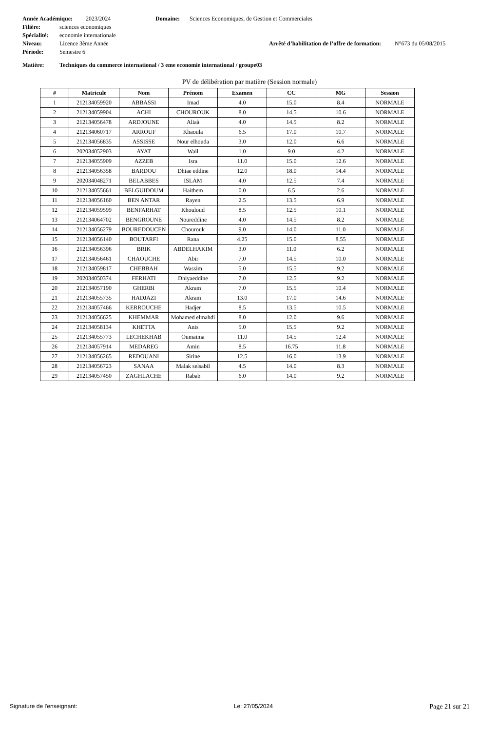Année Académique: 2023/2024 Domaine: Sciences Economiques, de Gestion et Commerciales
Filière: sciences economiques
Spécialité: economie internationale
Niveau: Licence 3ème Année Arrêté d’habilitation de l’offre de formation: N°673 du 05/08/2015
Période: Semestre 6
Matière: Techniques du commerce international / 3 eme economie international / groupe03
PV de délibération par matière (Session normale)
| # | Matricule | Nom | Prénom | Examen | CC | MG | Session |
| --- | --- | --- | --- | --- | --- | --- | --- |
| 1 | 212134059920 | ABBASSI | Imad | 4.0 | 15.0 | 8.4 | NORMALE |
| 2 | 212134059904 | ACHI | CHOUROUK | 8.0 | 14.5 | 10.6 | NORMALE |
| 3 | 212134056478 | ARDJOUNE | Aliaà | 4.0 | 14.5 | 8.2 | NORMALE |
| 4 | 212134060717 | ARROUF | Khaoula | 6.5 | 17.0 | 10.7 | NORMALE |
| 5 | 212134056835 | ASSISSE | Nour elhouda | 3.0 | 12.0 | 6.6 | NORMALE |
| 6 | 202034052903 | AYAT | Wail | 1.0 | 9.0 | 4.2 | NORMALE |
| 7 | 212134055909 | AZZEB | Isra | 11.0 | 15.0 | 12.6 | NORMALE |
| 8 | 212134056358 | BARDOU | Dhiae eddine | 12.0 | 18.0 | 14.4 | NORMALE |
| 9 | 202034048271 | BELABBES | ISLAM | 4.0 | 12.5 | 7.4 | NORMALE |
| 10 | 212134055661 | BELGUIDOUM | Haithem | 0.0 | 6.5 | 2.6 | NORMALE |
| 11 | 212134056160 | BEN ANTAR | Rayen | 2.5 | 13.5 | 6.9 | NORMALE |
| 12 | 212134059599 | BENFARHAT | Khouloud | 8.5 | 12.5 | 10.1 | NORMALE |
| 13 | 212134064702 | BENGROUNE | Noureddine | 4.0 | 14.5 | 8.2 | NORMALE |
| 14 | 212134056279 | BOUREDOUCEN | Chourouk | 9.0 | 14.0 | 11.0 | NORMALE |
| 15 | 212134056140 | BOUTARFI | Rana | 4.25 | 15.0 | 8.55 | NORMALE |
| 16 | 212134056396 | BRIK | ABDELHAKIM | 3.0 | 11.0 | 6.2 | NORMALE |
| 17 | 212134056461 | CHAOUCHE | Abir | 7.0 | 14.5 | 10.0 | NORMALE |
| 18 | 212134059817 | CHEBBAH | Wassim | 5.0 | 15.5 | 9.2 | NORMALE |
| 19 | 202034050374 | FERHATI | Dhiyaeddine | 7.0 | 12.5 | 9.2 | NORMALE |
| 20 | 212134057190 | GHERBI | Akram | 7.0 | 15.5 | 10.4 | NORMALE |
| 21 | 212134055735 | HADJAZI | Akram | 13.0 | 17.0 | 14.6 | NORMALE |
| 22 | 212134057466 | KERROUCHE | Hadjer | 8.5 | 13.5 | 10.5 | NORMALE |
| 23 | 212134056625 | KHEMMAR | Mohamed elmahdi | 8.0 | 12.0 | 9.6 | NORMALE |
| 24 | 212134058134 | KHETTA | Anis | 5.0 | 15.5 | 9.2 | NORMALE |
| 25 | 212134055773 | LECHEKHAB | Oumaima | 11.0 | 14.5 | 12.4 | NORMALE |
| 26 | 212134057914 | MEDAREG | Amin | 8.5 | 16.75 | 11.8 | NORMALE |
| 27 | 212134056265 | REDOUANI | Sirine | 12.5 | 16.0 | 13.9 | NORMALE |
| 28 | 212134056723 | SANAA | Malak selsabil | 4.5 | 14.0 | 8.3 | NORMALE |
| 29 | 212134057450 | ZAGHLACHE | Rabab | 6.0 | 14.0 | 9.2 | NORMALE |
Signature de l'enseignant: Le: 27/05/2024 Page 21 sur 21